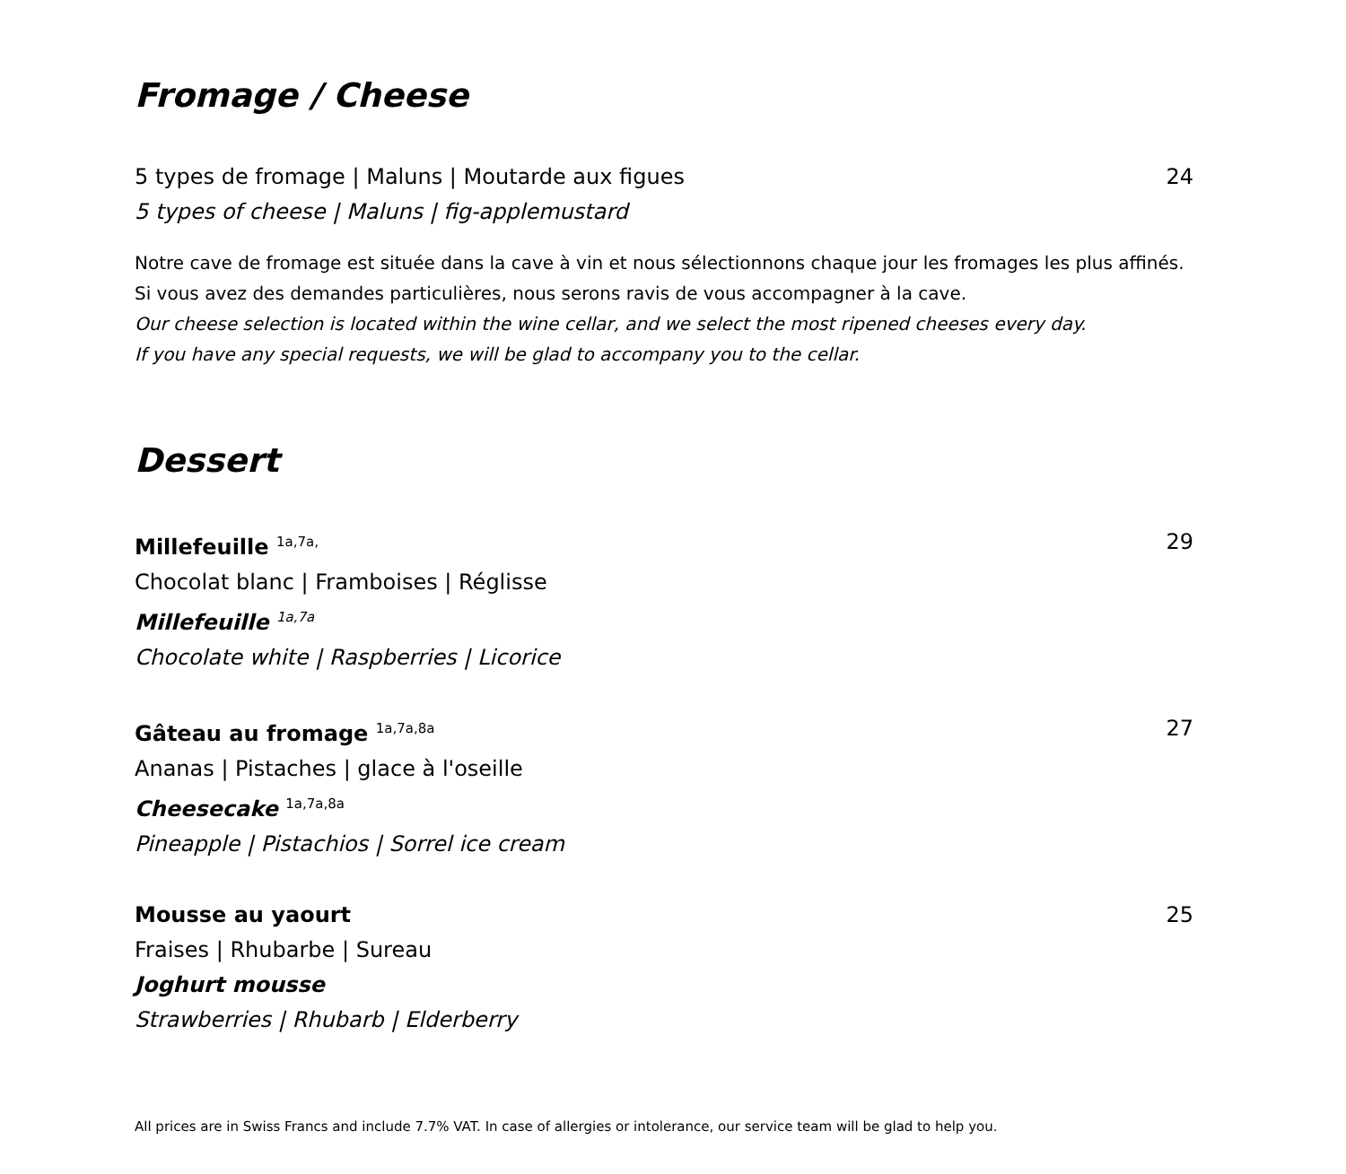Fromage / Cheese
5 types de fromage | Maluns | Moutarde aux figues 24
5 types of cheese | Maluns | fig-applemustard
Notre cave de fromage est située dans la cave à vin et nous sélectionnons chaque jour les fromages les plus affinés.
Si vous avez des demandes particulières, nous serons ravis de vous accompagner à la cave.
Our cheese selection is located within the wine cellar, and we select the most ripened cheeses every day.
If you have any special requests, we will be glad to accompany you to the cellar.
Dessert
Millefeuille <sup>1a,7a,</sup> 29
Chocolat blanc | Framboises | Réglisse
Millefeuille <sup>1a,7a</sup>
Chocolate white | Raspberries | Licorice
Gâteau au fromage <sup>1a,7a,8a</sup> 27
Ananas | Pistaches | glace à l'oseille
Cheesecake <sup>1a,7a,8a</sup>
Pineapple | Pistachios | Sorrel ice cream
Mousse au yaourt 25
Fraises | Rhubarbe | Sureau
Joghurt mousse
Strawberries | Rhubarb | Elderberry
All prices are in Swiss Francs and include 7.7% VAT. In case of allergies or intolerance, our service team will be glad to help you.